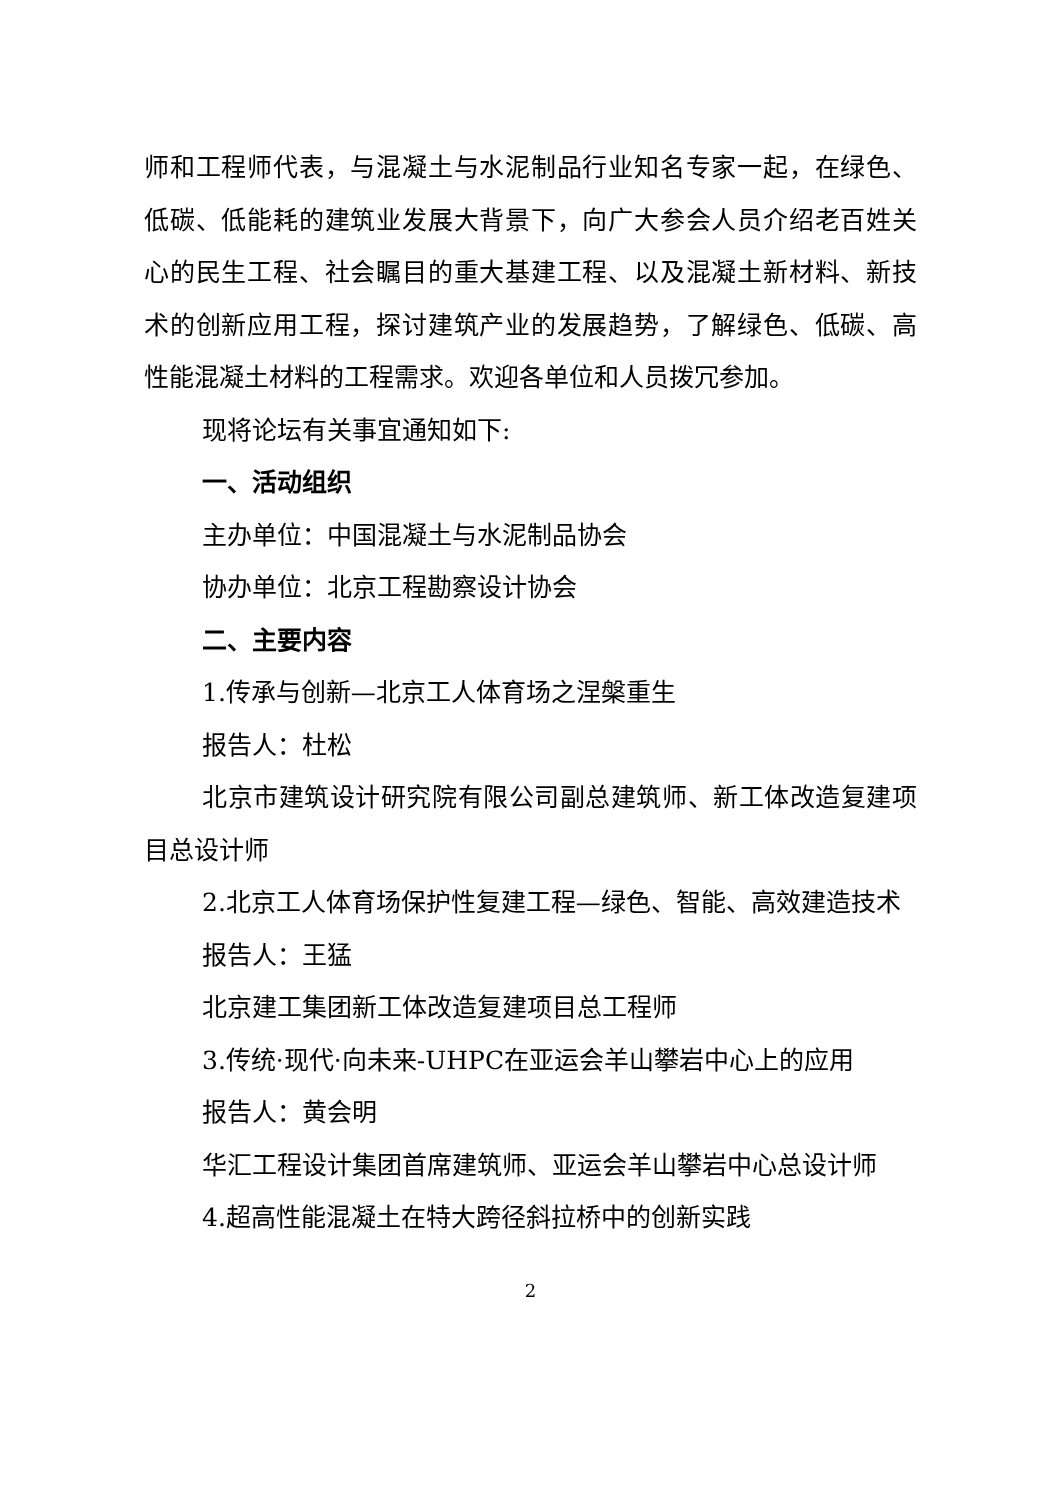师和工程师代表，与混凝土与水泥制品行业知名专家一起，在绿色、低碳、低能耗的建筑业发展大背景下，向广大参会人员介绍老百姓关心的民生工程、社会瞩目的重大基建工程、以及混凝土新材料、新技术的创新应用工程，探讨建筑产业的发展趋势，了解绿色、低碳、高性能混凝土材料的工程需求。欢迎各单位和人员拨冗参加。
现将论坛有关事宜通知如下:
一、活动组织
主办单位：中国混凝土与水泥制品协会
协办单位：北京工程勘察设计协会
二、主要内容
1.传承与创新—北京工人体育场之涅槃重生
报告人：杜松
北京市建筑设计研究院有限公司副总建筑师、新工体改造复建项目总设计师
2.北京工人体育场保护性复建工程—绿色、智能、高效建造技术
报告人：王猛
北京建工集团新工体改造复建项目总工程师
3.传统·现代·向未来-UHPC在亚运会羊山攀岩中心上的应用
报告人：黄会明
华汇工程设计集团首席建筑师、亚运会羊山攀岩中心总设计师
4.超高性能混凝土在特大跨径斜拉桥中的创新实践
2